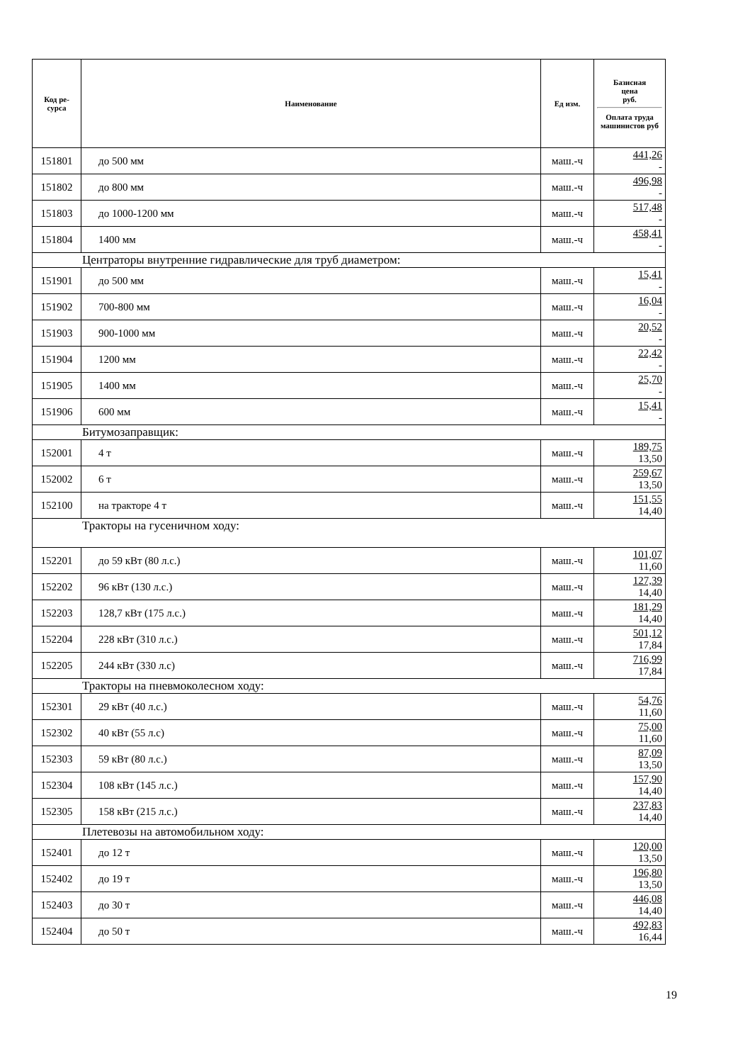| Код ре- сурса | Наименование | Ед изм. | Базисная цена руб. Оплата труда машинистов руб |
| --- | --- | --- | --- |
| 151801 | до 500 мм | маш.-ч | 441,26 - |
| 151802 | до 800 мм | маш.-ч | 496,98 - |
| 151803 | до 1000-1200 мм | маш.-ч | 517,48 - |
| 151804 | 1400 мм | маш.-ч | 458,41 - |
| Центраторы внутренние гидравлические для труб диаметром: | | | |
| 151901 | до 500 мм | маш.-ч | 15,41 - |
| 151902 | 700-800 мм | маш.-ч | 16,04 - |
| 151903 | 900-1000 мм | маш.-ч | 20,52 - |
| 151904 | 1200 мм | маш.-ч | 22,42 - |
| 151905 | 1400 мм | маш.-ч | 25,70 - |
| 151906 | 600 мм | маш.-ч | 15,41 - |
| Битумозаправщик: | | | |
| 152001 | 4 т | маш.-ч | 189,75 13,50 |
| 152002 | 6 т | маш.-ч | 259,67 13,50 |
| 152100 | на тракторе 4 т | маш.-ч | 151,55 14,40 |
| Тракторы на гусеничном ходу: | | | |
| 152201 | до 59 кВт (80 л.с.) | маш.-ч | 101,07 11,60 |
| 152202 | 96 кВт (130 л.с.) | маш.-ч | 127,39 14,40 |
| 152203 | 128,7 кВт (175 л.с.) | маш.-ч | 181,29 14,40 |
| 152204 | 228 кВт (310 л.с.) | маш.-ч | 501,12 17,84 |
| 152205 | 244 кВт (330 л.с) | маш.-ч | 716,99 17,84 |
| Тракторы на пневмоколесном ходу: | | | |
| 152301 | 29 кВт (40 л.с.) | маш.-ч | 54,76 11,60 |
| 152302 | 40 кВт (55 л.с) | маш.-ч | 75,00 11,60 |
| 152303 | 59 кВт (80 л.с.) | маш.-ч | 87,09 13,50 |
| 152304 | 108 кВт (145 л.с.) | маш.-ч | 157,90 14,40 |
| 152305 | 158 кВт (215 л.с.) | маш.-ч | 237,83 14,40 |
| Плетевозы на автомобильном ходу: | | | |
| 152401 | до 12 т | маш.-ч | 120,00 13,50 |
| 152402 | до 19 т | маш.-ч | 196,80 13,50 |
| 152403 | до 30 т | маш.-ч | 446,08 14,40 |
| 152404 | до 50 т | маш.-ч | 492,83 16,44 |
19